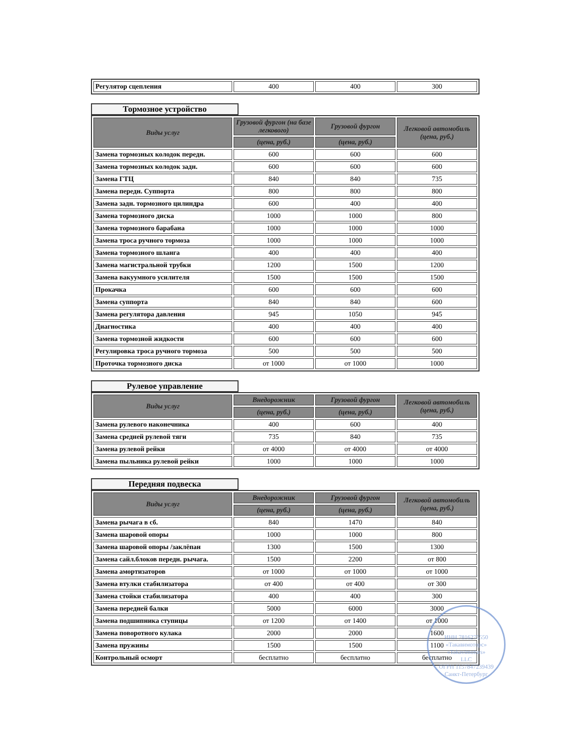| Регулятор сцепления | 400 | 400 | 300 |
Тормозное устройство
| Виды услуг | Грузовой фургон (на базе легкового) | Грузовой фургон | Легковой автомобиль (цена, руб.) |
| --- | --- | --- | --- |
| | (цена, руб.) | (цена, руб.) | |
| Замена тормозных колодок передн. | 600 | 600 | 600 |
| Замена тормозных колодок задн. | 600 | 600 | 600 |
| Замена ГТЦ | 840 | 840 | 735 |
| Замена передн. Суппорта | 800 | 800 | 800 |
| Замена задн. тормозного цилиндра | 600 | 400 | 400 |
| Замена тормозного диска | 1000 | 1000 | 800 |
| Замена тормозного барабана | 1000 | 1000 | 1000 |
| Замена троса ручного тормоза | 1000 | 1000 | 1000 |
| Замена тормозного шланга | 400 | 400 | 400 |
| Замена магистральной трубки | 1200 | 1500 | 1200 |
| Замена вакуумного усилителя | 1500 | 1500 | 1500 |
| Прокачка | 600 | 600 | 600 |
| Замена суппорта | 840 | 840 | 600 |
| Замена регулятора давления | 945 | 1050 | 945 |
| Диагностика | 400 | 400 | 400 |
| Замена тормозной жидкости | 600 | 600 | 600 |
| Регулировка троса ручного тормоза | 500 | 500 | 500 |
| Проточка тормозного диска | от 1000 | от 1000 | 1000 |
Рулевое управление
| Виды услуг | Внедорожник | Грузовой фургон | Легковой автомобиль (цена, руб.) |
| --- | --- | --- | --- |
| | (цена, руб.) | (цена, руб.) | |
| Замена рулевого наконечника | 400 | 600 | 400 |
| Замена средней рулевой тяги | 735 | 840 | 735 |
| Замена рулевой рейки | от 4000 | от 4000 | от 4000 |
| Замена пыльника рулевой рейки | 1000 | 1000 | 1000 |
Передняя подвеска
| Виды услуг | Внедорожник | Грузовой фургон | Легковой автомобиль (цена, руб.) |
| --- | --- | --- | --- |
| | (цена, руб.) | (цена, руб.) | |
| Замена рычага в сб. | 840 | 1470 | 840 |
| Замена шаровой опоры | 1000 | 1000 | 800 |
| Замена шаровой опоры /заклёпан | 1300 | 1500 | 1300 |
| Замена сайл.блоков передн. рычага. | 1500 | 2200 | от 800 |
| Замена амортизаторов | от 1000 | от 1000 | от 1000 |
| Замена втулки стабилизатора | от 400 | от 400 | от 300 |
| Замена стойки стабилизатора | 400 | 400 | 300 |
| Замена передней балки | 5000 | 6000 | 3000 |
| Замена подшипника ступицы | от 1200 | от 1400 | от 1000 |
| Замена поворотного кулака | 2000 | 2000 | 1600 |
| Замена пружины | 1500 | 1500 | 1100 |
| Контрольный осморт | бесплатно | бесплатно | бесплатно |
ИНН 7816275550
«Такавимоторс»
«Takavimotors»
LLC
ОГРН 1157847239439
Санкт-Петербург